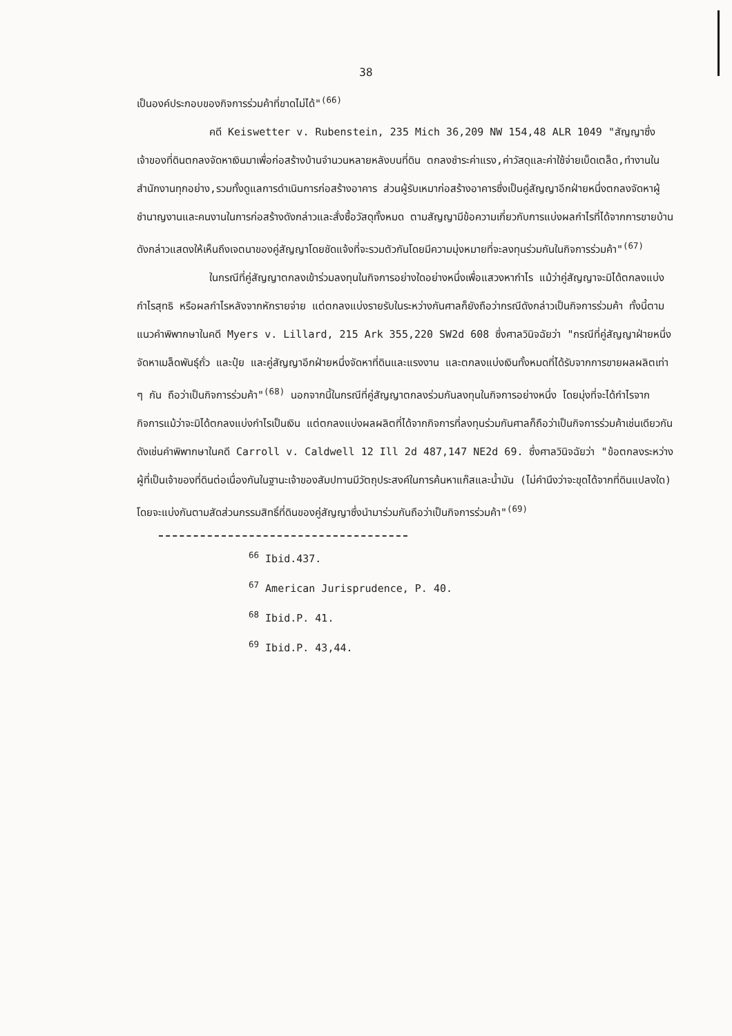38
เป็นองค์ประกอบของกิจการร่วมค้าที่ขาดไม่ได้"<sup>(66)</sup>
คดี Keiswetter v. Rubenstein, 235 Mich 36,209 NW 154,48 ALR 1049 "สัญญาซึ่งเจ้าของที่ดินตกลงจัดหาเงินมาเพื่อก่อสร้างบ้านจำนวนหลายหลังบนที่ดิน ตกลงชำระค่าแรง,ค่าวัสดุและค่าใช้จ่ายเบ็ดเตล็ด,ทำงานในสำนักงานทุกอย่าง,รวมทั้งดูแลการดำเนินการก่อสร้างอาคาร ส่วนผู้รับเหมาก่อสร้างอาคารซึ่งเป็นคู่สัญญาอีกฝ่ายหนึ่งตกลงจัดหาผู้ชำนาญงานและคนงานในการก่อสร้างดังกล่าวและสั่งซื้อวัสดุทั้งหมด ตามสัญญามีข้อความเกี่ยวกับการแบ่งผลกำไรที่ได้จากการขายบ้านดังกล่าวแสดงให้เห็นถึงเจตนาของคู่สัญญาโดยชัดแจ้งที่จะรวมตัวกันโดยมีความมุ่งหมายที่จะลงทุนร่วมกันในกิจการร่วมค้า"<sup>(67)</sup>
ในกรณีที่คู่สัญญาตกลงเข้าร่วมลงทุนในกิจการอย่างใดอย่างหนึ่งเพื่อแสวงหากำไร แม้ว่าคู่สัญญาจะมิได้ตกลงแบ่งกำไรสุทธิ หรือผลกำไรหลังจากหักรายจ่าย แต่ตกลงแบ่งรายรับในระหว่างกันศาลก็ยังถือว่ากรณีดังกล่าวเป็นกิจการร่วมค้า ทั้งนี้ตามแนวคำพิพากษาในคดี Myers v. Lillard, 215 Ark 355,220 SW2d 608 ซึ่งศาลวินิจฉัยว่า "กรณีที่คู่สัญญาฝ่ายหนึ่งจัดหาเมล็ดพันธุ์ถั่ว และปุ๋ย และคู่สัญญาอีกฝ่ายหนึ่งจัดหาที่ดินและแรงงาน และตกลงแบ่งเงินทั้งหมดที่ได้รับจากการขายผลผลิตเท่า ๆ กัน ถือว่าเป็นกิจการร่วมค้า"<sup>(68)</sup> นอกจากนี้ในกรณีที่คู่สัญญาตกลงร่วมกันลงทุนในกิจการอย่างหนึ่ง โดยมุ่งที่จะได้กำไรจากกิจการแม้ว่าจะมิได้ตกลงแบ่งกำไรเป็นเงิน แต่ตกลงแบ่งผลผลิตที่ได้จากกิจการที่ลงทุนร่วมกันศาลก็ถือว่าเป็นกิจการร่วมค้าเช่นเดียวกัน ดังเช่นคำพิพากษาในคดี Carroll v. Caldwell 12 Ill 2d 487,147 NE2d 69. ซึ่งศาลวินิจฉัยว่า "ข้อตกลงระหว่างผู้ที่เป็นเจ้าของที่ดินต่อเนื่องกันในฐานะเจ้าของสัมปทานมีวัตถุประสงค์ในการค้นหาแก๊สและน้ำมัน (ไม่คำนึงว่าจะขุดได้จากที่ดินแปลงใด) โดยจะแบ่งกันตามสัดส่วนกรรมสิทธิ์ที่ดินของคู่สัญญาซึ่งนำมาร่วมกันถือว่าเป็นกิจการร่วมค้า"<sup>(69)</sup>
<sup>66</sup> Ibid.437.
<sup>67</sup> American Jurisprudence, P. 40.
<sup>68</sup> Ibid.P. 41.
<sup>69</sup> Ibid.P. 43,44.